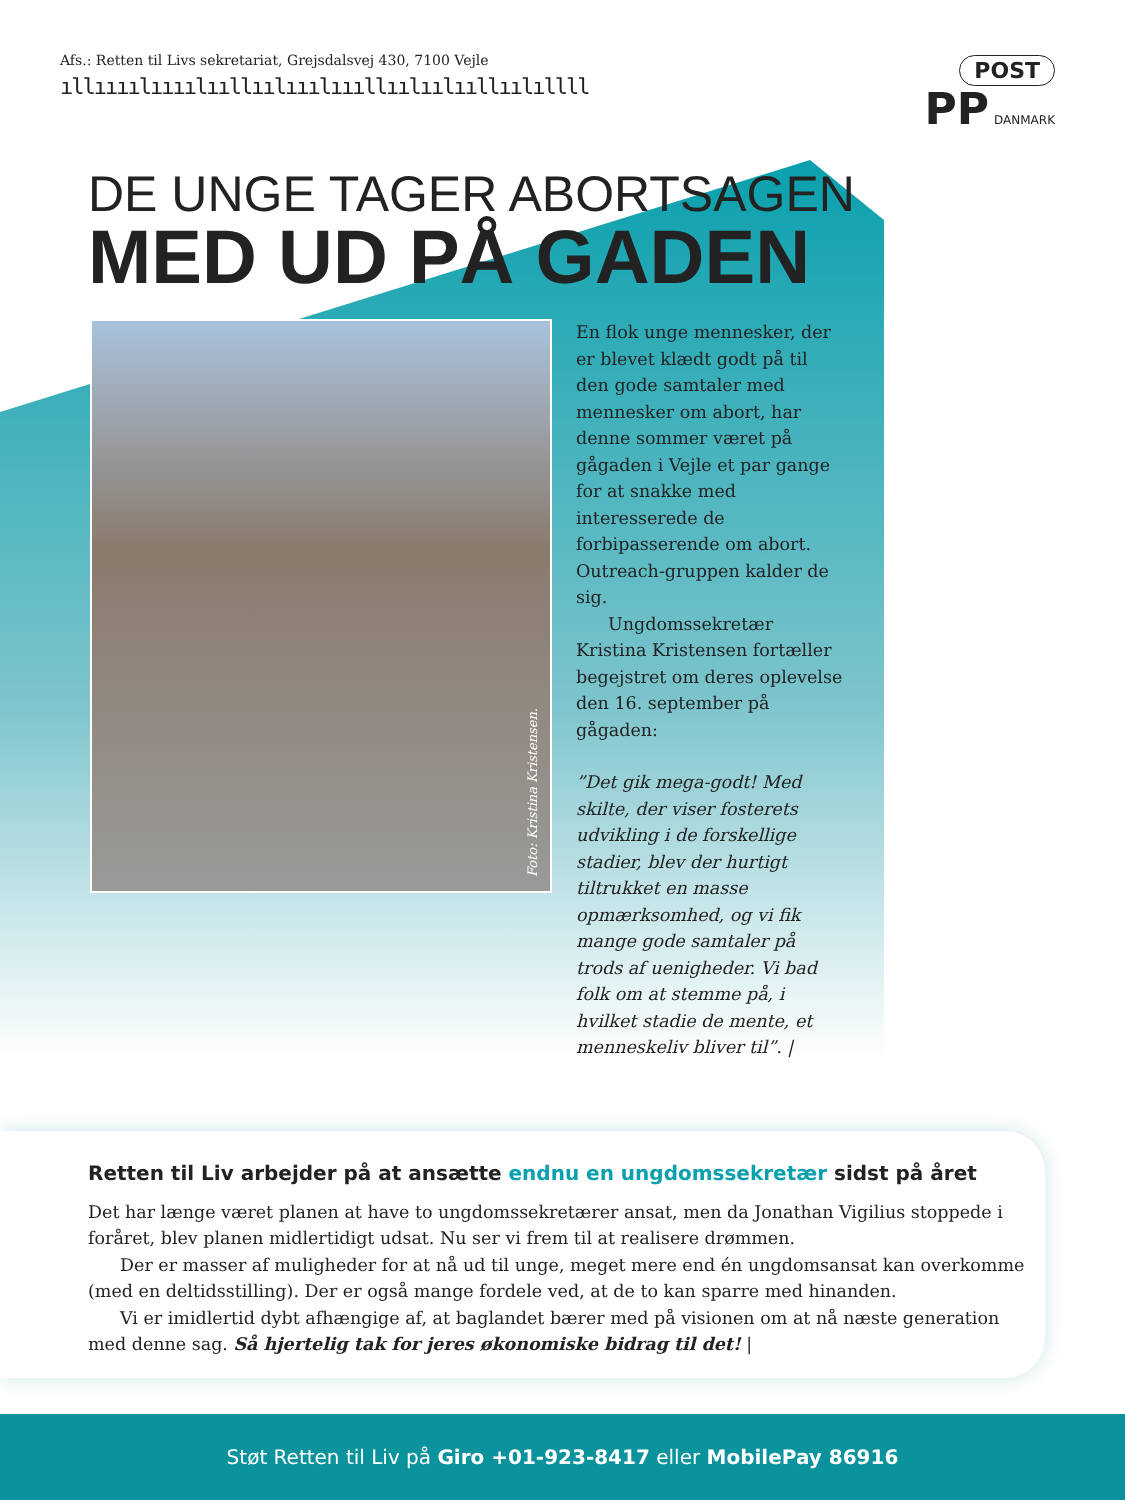Afs.: Retten til Livs sekretariat, Grejsdalsvej 430, 7100 Vejle
ıllıııılıııılııllıılııılıııllıılıılııllıılıllll
POST
PP DANMARK
DE UNGE TAGER ABORTSAGEN
MED UD PÅ GADEN
Foto: Kristina Kristensen.
En flok unge mennesker, der er blevet klædt godt på til den gode samtaler med mennesker om abort, har denne sommer været på gågaden i Vejle et par gange for at snakke med interesserede de forbipasserende om abort. Outreach-gruppen kalder de sig.
Ungdomssekretær Kristina Kristensen fortæller begejstret om deres oplevelse den 16. september på gågaden:
”Det gik mega-godt! Med skilte, der viser fosterets udvikling i de forskellige stadier, blev der hurtigt tiltrukket en masse opmærksomhed, og vi fik mange gode samtaler på trods af uenigheder. Vi bad folk om at stemme på, i hvilket stadie de mente, et menneskeliv bliver til”. |
Retten til Liv arbejder på at ansætte endnu en ungdomssekretær sidst på året
Det har længe været planen at have to ungdomssekretærer ansat, men da Jonathan Vigilius stoppede i foråret, blev planen midlertidigt udsat. Nu ser vi frem til at realisere drømmen.
Der er masser af muligheder for at nå ud til unge, meget mere end én ungdomsansat kan overkomme (med en deltidsstilling). Der er også mange fordele ved, at de to kan sparre med hinanden.
Vi er imidlertid dybt afhængige af, at baglandet bærer med på visionen om at nå næste generation med denne sag. Så hjertelig tak for jeres økonomiske bidrag til det! |
Støt Retten til Liv på Giro +01-923-8417 eller MobilePay 86916